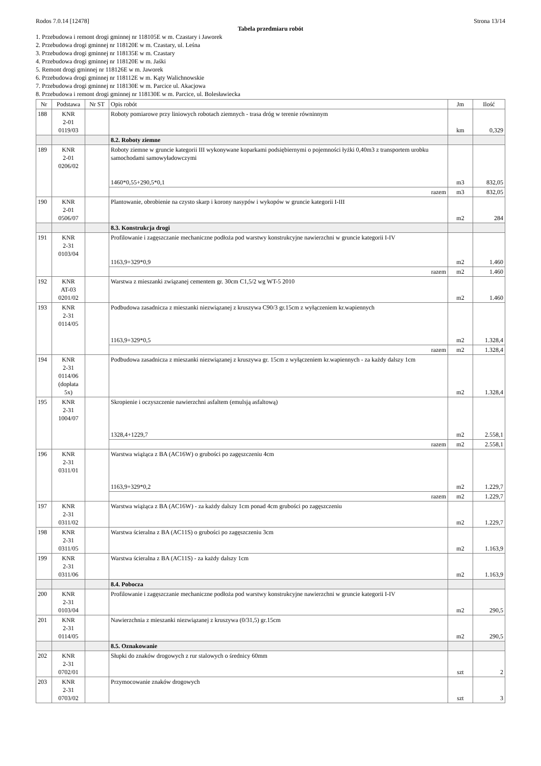Rodos 7.0.14 [12478] Strona 13/14
Tabela przedmiaru robót
1. Przebudowa i remont drogi gminnej nr 118105E w m. Czastary i Jaworek
2. Przebudowa drogi gminnej nr 118120E w m. Czastary, ul. Leśna
3. Przebudowa drogi gminnej nr 118135E w m. Czastary
4. Przebudowa drogi gminnej nr 118120E w m. Jaśki
5. Remont drogi gminnej nr 118126E w m. Jaworek
6. Przebudowa drogi gminnej nr 118112E w m. Kąty Walichnowskie
7. Przebudowa drogi gminnej nr 118130E w m. Parcice ul. Akacjowa
8. Przebudowa i remont drogi gminnej nr 118130E w m. Parcice, ul. Bolesławiecka
| Nr | Podstawa | Nr ST | Opis robót | Jm | Ilość |
| --- | --- | --- | --- | --- | --- |
| 188 | KNR 2-01 0119/03 | | Roboty pomiarowe przy liniowych robotach ziemnych - trasa dróg w terenie równinnym | km | 0,329 |
| | | | 8.2. Roboty ziemne | | |
| 189 | KNR 2-01 0206/02 | | Roboty ziemne w gruncie kategorii III wykonywane koparkami podsiębiernymi o pojemności łyżki 0,40m3 z transportem urobku samochodami samowyładowczymi 1460*0,55+290,5*0,1 | m3 | 832,05 |
| | | | razem | m3 | 832,05 |
| 190 | KNR 2-01 0506/07 | | Plantowanie, obrobienie na czysto skarp i korony nasypów i wykopów w gruncie kategorii I-III | m2 | 284 |
| | | | 8.3. Konstrukcja drogi | | |
| 191 | KNR 2-31 0103/04 | | Profilowanie i zagęszczanie mechaniczne podłoża pod warstwy konstrukcyjne nawierzchni w gruncie kategorii I-IV 1163,9+329*0,9 | m2 | 1.460 |
| | | | razem | m2 | 1.460 |
| 192 | KNR AT-03 0201/02 | | Warstwa z mieszanki związanej cementem gr. 30cm C1,5/2 wg WT-5 2010 | m2 | 1.460 |
| 193 | KNR 2-31 0114/05 | | Podbudowa zasadnicza z mieszanki niezwiązanej z kruszywa C90/3 gr.15cm z wyłączeniem kr.wapiennych 1163,9+329*0,5 | m2 | 1.328,4 |
| | | | razem | m2 | 1.328,4 |
| 194 | KNR 2-31 0114/06 (dopłata 5x) | | Podbudowa zasadnicza z mieszanki niezwiązanej z kruszywa gr. 15cm z wyłączeniem kr.wapiennych - za każdy dalszy 1cm | m2 | 1.328,4 |
| 195 | KNR 2-31 1004/07 | | Skropienie i oczyszczenie nawierzchni asfaltem (emulsją asfaltową) 1328,4+1229,7 | m2 | 2.558,1 |
| | | | razem | m2 | 2.558,1 |
| 196 | KNR 2-31 0311/01 | | Warstwa wiążąca z BA (AC16W) o grubości po zagęszczeniu 4cm 1163,9+329*0,2 | m2 | 1.229,7 |
| | | | razem | m2 | 1.229,7 |
| 197 | KNR 2-31 0311/02 | | Warstwa wiążąca z BA (AC16W) - za każdy dalszy 1cm ponad 4cm grubości po zagęszczeniu | m2 | 1.229,7 |
| 198 | KNR 2-31 0311/05 | | Warstwa ścieralna z BA (AC11S) o grubości po zagęszczeniu 3cm | m2 | 1.163,9 |
| 199 | KNR 2-31 0311/06 | | Warstwa ścieralna z BA (AC11S) - za każdy dalszy 1cm | m2 | 1.163,9 |
| | | | 8.4. Pobocza | | |
| 200 | KNR 2-31 0103/04 | | Profilowanie i zagęszczanie mechaniczne podłoża pod warstwy konstrukcyjne nawierzchni w gruncie kategorii I-IV | m2 | 290,5 |
| 201 | KNR 2-31 0114/05 | | Nawierzchnia z mieszanki niezwiązanej z kruszywa (0/31,5) gr.15cm | m2 | 290,5 |
| | | | 8.5. Oznakowanie | | |
| 202 | KNR 2-31 0702/01 | | Słupki do znaków drogowych z rur stalowych o średnicy 60mm | szt | 2 |
| 203 | KNR 2-31 0703/02 | | Przymocowanie znaków drogowych | szt | 3 |